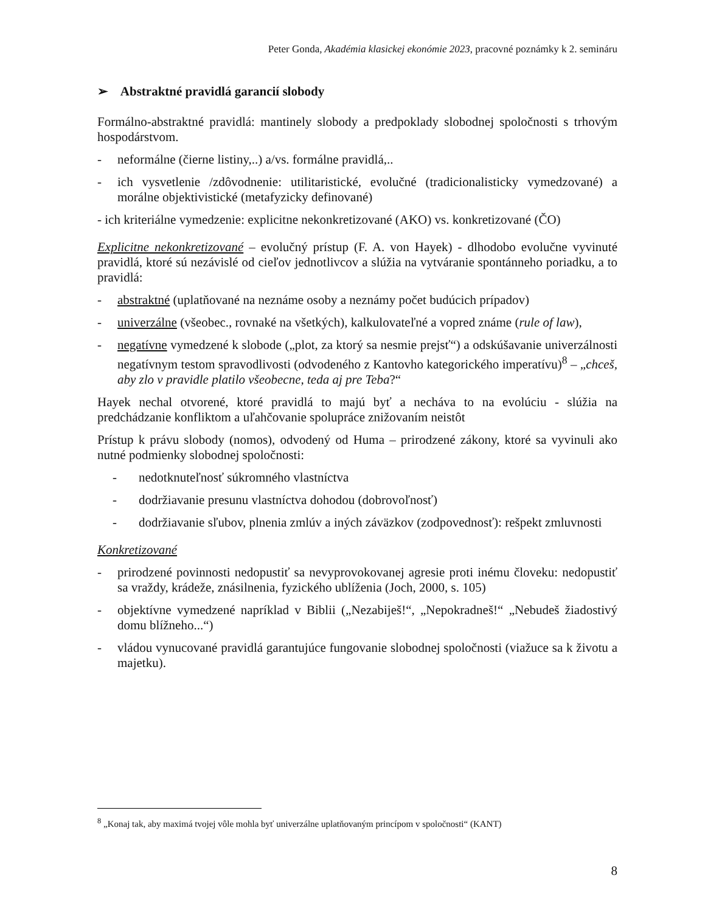Peter Gonda, Akadémia klasickej ekonómie 2023, pracovné poznámky k 2. semináru
➢ Abstraktné pravidlá garancií slobody
Formálno-abstraktné pravidlá: mantinely slobody a predpoklady slobodnej spoločnosti s trhovým hospodárstvom.
- neformálne (čierne listiny,..) a/vs. formálne pravidlá,..
- ich vysvetlenie /zdôvodnenie: utilitaristické, evolučné (tradicionalisticky vymedzované) a morálne objektivistické (metafyzicky definované)
- ich kriteriálne vymedzenie: explicitne nekonkretizované (AKO) vs. konkretizované (ČO)
Explicitne nekonkretizované – evolučný prístup (F. A. von Hayek) - dlhodobo evolučne vyvinuté pravidlá, ktoré sú nezávislé od cieľov jednotlivcov a slúžia na vytváranie spontánneho poriadku, a to pravidlá:
- abstraktné (uplatňované na neznáme osoby a neznámy počet budúcich prípadov)
- univerzálne (všeobec., rovnaké na všetkých), kalkulovateľné a vopred známe (rule of law),
- negatívne vymedzené k slobode („plot, za ktorý sa nesmie prejsť“) a odskúšavanie univerzálnosti negatívnym testom spravodlivosti (odvodeného z Kantovho kategorického imperatívu)<sup>8</sup> – „chceš, aby zlo v pravidle platilo všeobecne, teda aj pre Teba?“
Hayek nechal otvorené, ktoré pravidlá to majú byť a necháva to na evolúciu - slúžia na predchádzanie konfliktom a uľahčovanie spolupráce znižovaním neistôt
Prístup k právu slobody (nomos), odvodený od Huma – prirodzené zákony, ktoré sa vyvinuli ako nutné podmienky slobodnej spoločnosti:
- nedotknuteľnosť súkromného vlastníctva
- dodržiavanie presunu vlastníctva dohodou (dobrovoľnosť)
- dodržiavanie sľubov, plnenia zmlúv a iných záväzkov (zodpovednosť): rešpekt zmluvnosti
Konkretizované
- prirodzené povinnosti nedopustiť sa nevyprovokovanej agresie proti inému človeku: nedopustiť sa vraždy, krádeže, znásilnenia, fyzického ublíženia (Joch, 2000, s. 105)
- objektívne vymedzené napríklad v Biblii („Nezabiješ!“, „Nepokradneš!“ „Nebudeš žiadostivý domu blížneho...“)
- vládou vynucované pravidlá garantujúce fungovanie slobodnej spoločnosti (viažuce sa k životu a majetku).
<sup>8</sup> „Konaj tak, aby maximá tvojej vôle mohla byť univerzálne uplatňovaným princípom v spoločnosti“ (KANT)
8